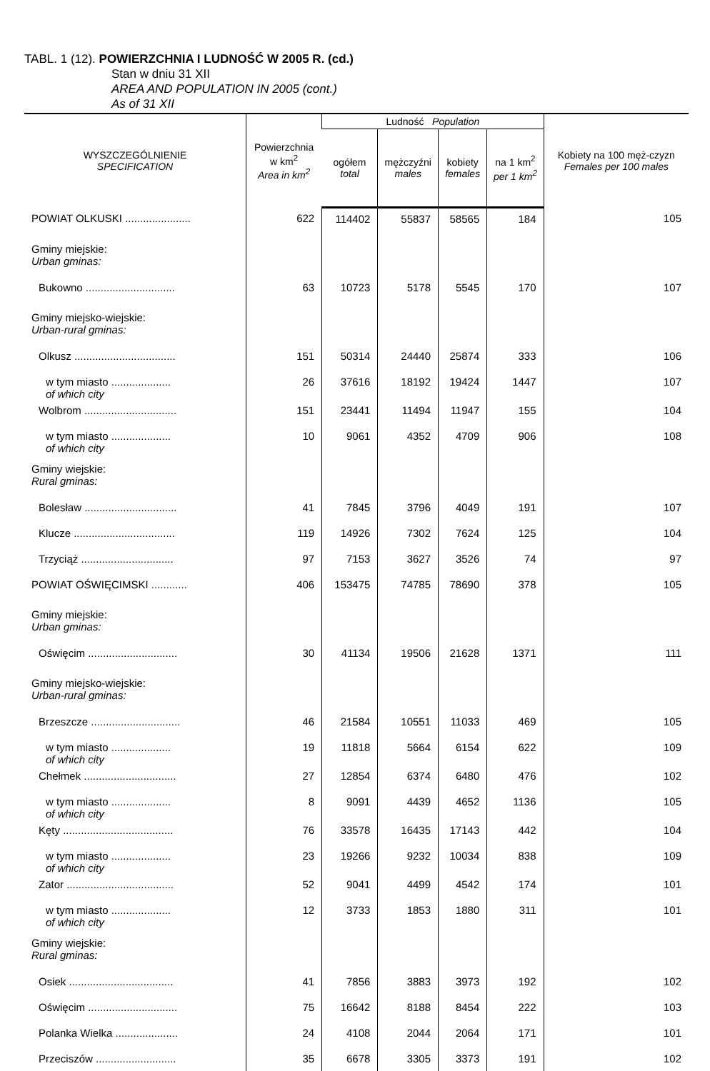TABL. 1 (12). POWIERZCHNIA I LUDNOŚĆ W 2005 R. (cd.)
Stan w dniu 31 XII
AREA AND POPULATION IN 2005 (cont.)
As of 31 XII
| WYSZCZEGÓLNIENIE SPECIFICATION | Powierzchnia w km<sup>2</sup> Area in km<sup>2</sup> | Ludność Population | | | | Kobiety na 100 męż-czyzn Females per 100 males |
| --- | --- | --- | --- | --- | --- | --- |
| | | ogółem total | mężczyźni males | kobiety females | na 1 km<sup>2</sup> per 1 km<sup>2</sup> | |
| POWIAT OLKUSKI ...................... | 622 | 114402 | 55837 | 58565 | 184 | 105 |
| Gminy miejskie: Urban gminas: | | | | | | |
| Bukowno .............................. | 63 | 10723 | 5178 | 5545 | 170 | 107 |
| Gminy miejsko-wiejskie: Urban-rural gminas: | | | | | | |
| Olkusz .................................. | 151 | 50314 | 24440 | 25874 | 333 | 106 |
| w tym miasto .................... of which city | 26 | 37616 | 18192 | 19424 | 1447 | 107 |
| Wolbrom ............................... | 151 | 23441 | 11494 | 11947 | 155 | 104 |
| w tym miasto .................... of which city | 10 | 9061 | 4352 | 4709 | 906 | 108 |
| Gminy wiejskie: Rural gminas: | | | | | | |
| Bolesław ............................... | 41 | 7845 | 3796 | 4049 | 191 | 107 |
| Klucze .................................. | 119 | 14926 | 7302 | 7624 | 125 | 104 |
| Trzyciąż ............................... | 97 | 7153 | 3627 | 3526 | 74 | 97 |
| POWIAT OŚWIĘCIMSKI ............ | 406 | 153475 | 74785 | 78690 | 378 | 105 |
| Gminy miejskie: Urban gminas: | | | | | | |
| Oświęcim .............................. | 30 | 41134 | 19506 | 21628 | 1371 | 111 |
| Gminy miejsko-wiejskie: Urban-rural gminas: | | | | | | |
| Brzeszcze .............................. | 46 | 21584 | 10551 | 11033 | 469 | 105 |
| w tym miasto .................... of which city | 19 | 11818 | 5664 | 6154 | 622 | 109 |
| Chełmek ............................... | 27 | 12854 | 6374 | 6480 | 476 | 102 |
| w tym miasto .................... of which city | 8 | 9091 | 4439 | 4652 | 1136 | 105 |
| Kęty ..................................... | 76 | 33578 | 16435 | 17143 | 442 | 104 |
| w tym miasto .................... of which city | 23 | 19266 | 9232 | 10034 | 838 | 109 |
| Zator .................................... | 52 | 9041 | 4499 | 4542 | 174 | 101 |
| w tym miasto .................... of which city | 12 | 3733 | 1853 | 1880 | 311 | 101 |
| Gminy wiejskie: Rural gminas: | | | | | | |
| Osiek ................................... | 41 | 7856 | 3883 | 3973 | 192 | 102 |
| Oświęcim .............................. | 75 | 16642 | 8188 | 8454 | 222 | 103 |
| Polanka Wielka ..................... | 24 | 4108 | 2044 | 2064 | 171 | 101 |
| Przeciszów ........................... | 35 | 6678 | 3305 | 3373 | 191 | 102 |